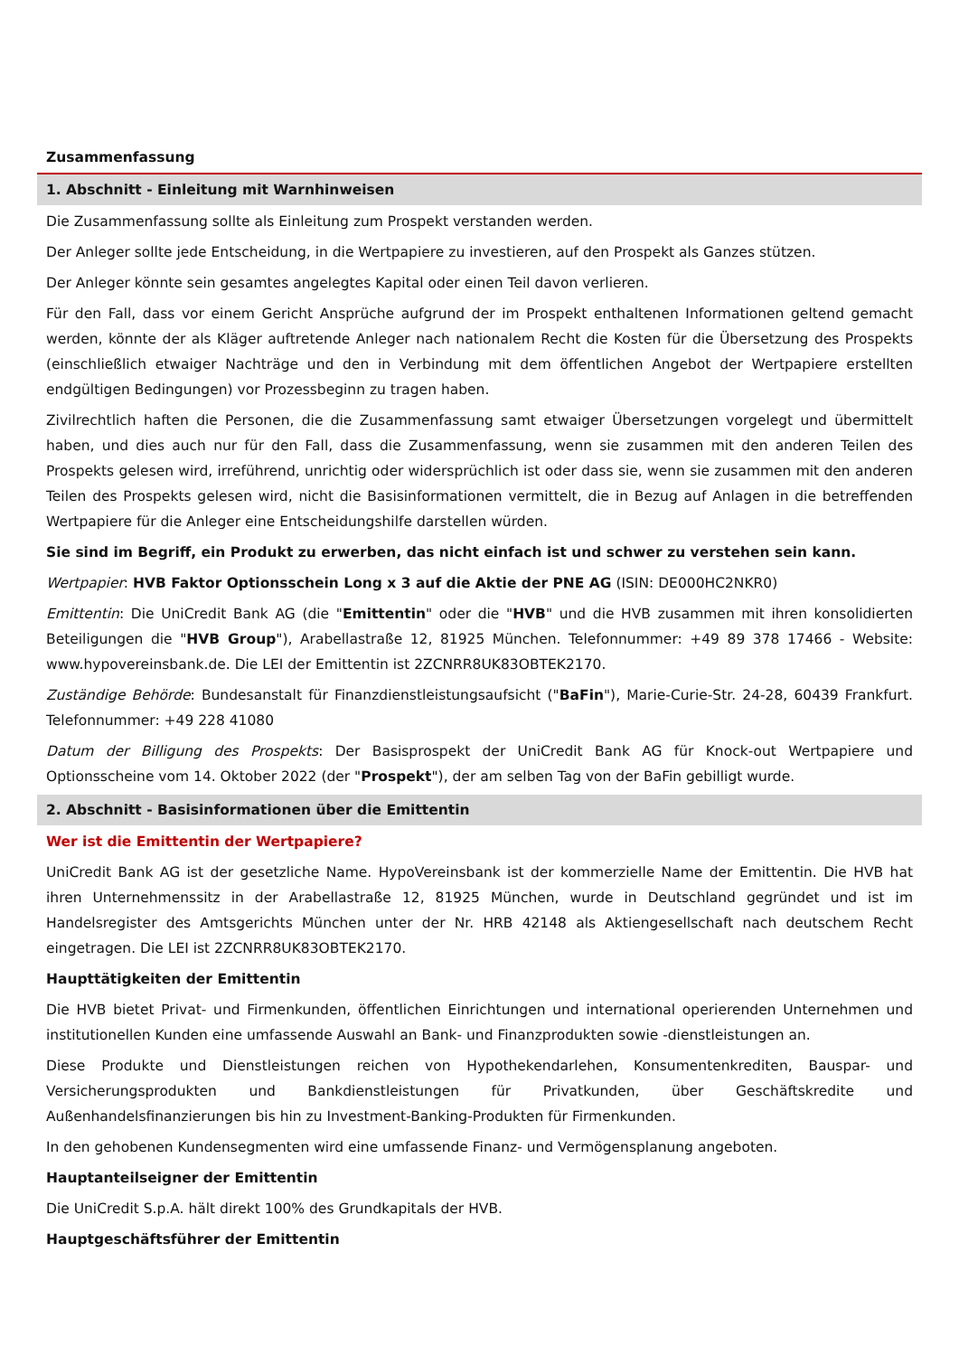Zusammenfassung
1. Abschnitt - Einleitung mit Warnhinweisen
Die Zusammenfassung sollte als Einleitung zum Prospekt verstanden werden.
Der Anleger sollte jede Entscheidung, in die Wertpapiere zu investieren, auf den Prospekt als Ganzes stützen.
Der Anleger könnte sein gesamtes angelegtes Kapital oder einen Teil davon verlieren.
Für den Fall, dass vor einem Gericht Ansprüche aufgrund der im Prospekt enthaltenen Informationen geltend gemacht werden, könnte der als Kläger auftretende Anleger nach nationalem Recht die Kosten für die Übersetzung des Prospekts (einschließlich etwaiger Nachträge und den in Verbindung mit dem öffentlichen Angebot der Wertpapiere erstellten endgültigen Bedingungen) vor Prozessbeginn zu tragen haben.
Zivilrechtlich haften die Personen, die die Zusammenfassung samt etwaiger Übersetzungen vorgelegt und übermittelt haben, und dies auch nur für den Fall, dass die Zusammenfassung, wenn sie zusammen mit den anderen Teilen des Prospekts gelesen wird, irreführend, unrichtig oder widersprüchlich ist oder dass sie, wenn sie zusammen mit den anderen Teilen des Prospekts gelesen wird, nicht die Basisinformationen vermittelt, die in Bezug auf Anlagen in die betreffenden Wertpapiere für die Anleger eine Entscheidungshilfe darstellen würden.
Sie sind im Begriff, ein Produkt zu erwerben, das nicht einfach ist und schwer zu verstehen sein kann.
Wertpapier: HVB Faktor Optionsschein Long x 3 auf die Aktie der PNE AG (ISIN: DE000HC2NKR0)
Emittentin: Die UniCredit Bank AG (die "Emittentin" oder die "HVB" und die HVB zusammen mit ihren konsolidierten Beteiligungen die "HVB Group"), Arabellastraße 12, 81925 München. Telefonnummer: +49 89 378 17466 - Website: www.hypovereinsbank.de. Die LEI der Emittentin ist 2ZCNRR8UK83OBTEK2170.
Zuständige Behörde: Bundesanstalt für Finanzdienstleistungsaufsicht ("BaFin"), Marie-Curie-Str. 24-28, 60439 Frankfurt. Telefonnummer: +49 228 41080
Datum der Billigung des Prospekts: Der Basisprospekt der UniCredit Bank AG für Knock-out Wertpapiere und Optionsscheine vom 14. Oktober 2022 (der "Prospekt"), der am selben Tag von der BaFin gebilligt wurde.
2. Abschnitt - Basisinformationen über die Emittentin
Wer ist die Emittentin der Wertpapiere?
UniCredit Bank AG ist der gesetzliche Name. HypoVereinsbank ist der kommerzielle Name der Emittentin. Die HVB hat ihren Unternehmenssitz in der Arabellastraße 12, 81925 München, wurde in Deutschland gegründet und ist im Handelsregister des Amtsgerichts München unter der Nr. HRB 42148 als Aktiengesellschaft nach deutschem Recht eingetragen. Die LEI ist 2ZCNRR8UK83OBTEK2170.
Haupttätigkeiten der Emittentin
Die HVB bietet Privat- und Firmenkunden, öffentlichen Einrichtungen und international operierenden Unternehmen und institutionellen Kunden eine umfassende Auswahl an Bank- und Finanzprodukten sowie -dienstleistungen an.
Diese Produkte und Dienstleistungen reichen von Hypothekendarlehen, Konsumentenkrediten, Bauspar- und Versicherungsprodukten und Bankdienstleistungen für Privatkunden, über Geschäftskredite und Außenhandelsfinanzierungen bis hin zu Investment-Banking-Produkten für Firmenkunden.
In den gehobenen Kundensegmenten wird eine umfassende Finanz- und Vermögensplanung angeboten.
Hauptanteilseigner der Emittentin
Die UniCredit S.p.A. hält direkt 100% des Grundkapitals der HVB.
Hauptgeschäftsführer der Emittentin